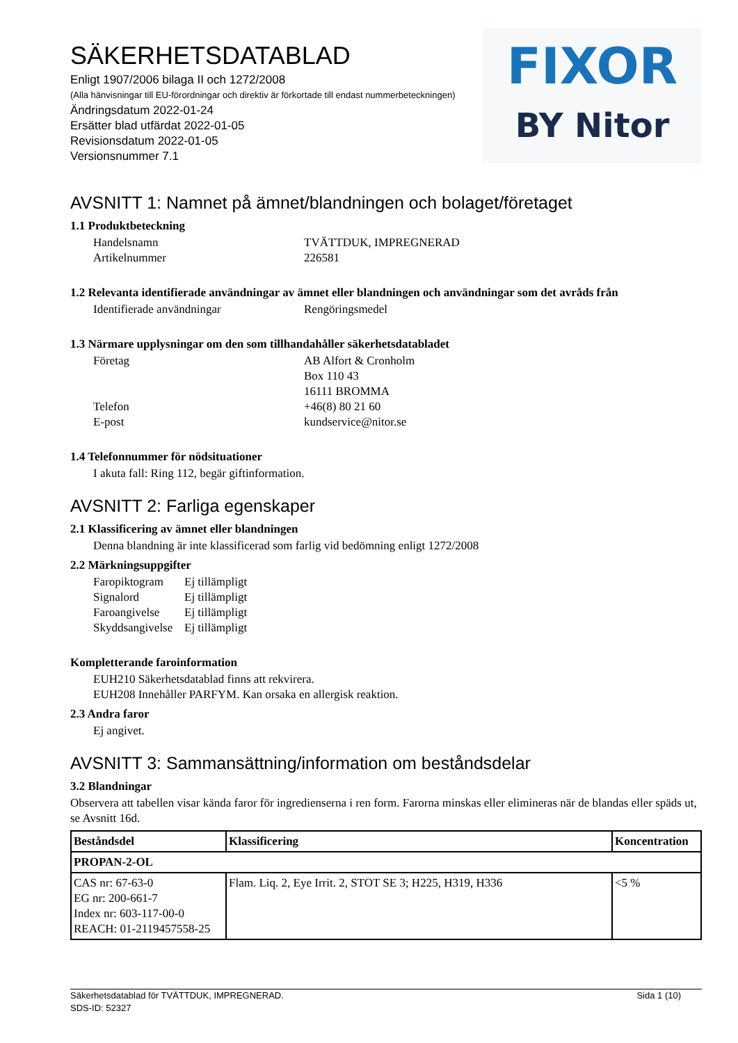SÄKERHETSDATABLAD
Enligt 1907/2006 bilaga II och 1272/2008
(Alla hänvisningar till EU-förordningar och direktiv är förkortade till endast nummerbeteckningen)
Ändringsdatum 2022-01-24
Ersätter blad utfärdat 2022-01-05
Revisionsdatum 2022-01-05
Versionsnummer 7.1
FIXOR
BY Nitor
AVSNITT 1: Namnet på ämnet/blandningen och bolaget/företaget
1.1 Produktbeteckning
Handelsnamn
TVÄTTDUK, IMPREGNERAD
Artikelnummer
226581
1.2 Relevanta identifierade användningar av ämnet eller blandningen och användningar som det avråds från
Identifierade användningar
Rengöringsmedel
1.3 Närmare upplysningar om den som tillhandahåller säkerhetsdatabladet
Företag
AB Alfort & Cronholm
Box 110 43
16111 BROMMA
Telefon
+46(8) 80 21 60
E-post
kundservice@nitor.se
1.4 Telefonnummer för nödsituationer
I akuta fall: Ring 112, begär giftinformation.
AVSNITT 2: Farliga egenskaper
2.1 Klassificering av ämnet eller blandningen
Denna blandning är inte klassificerad som farlig vid bedömning enligt 1272/2008
2.2 Märkningsuppgifter
Faropiktogram
Ej tillämpligt
Signalord
Ej tillämpligt
Faroangivelse
Ej tillämpligt
Skyddsangivelse
Ej tillämpligt
Kompletterande faroinformation
EUH210 Säkerhetsdatablad finns att rekvirera.
EUH208 Innehåller PARFYM. Kan orsaka en allergisk reaktion.
2.3 Andra faror
Ej angivet.
AVSNITT 3: Sammansättning/information om beståndsdelar
3.2 Blandningar
Observera att tabellen visar kända faror för ingredienserna i ren form. Farorna minskas eller elimineras när de blandas eller späds ut, se Avsnitt 16d.
| Beståndsdel | Klassificering | Koncentration |
| --- | --- | --- |
| PROPAN-2-OL | | |
| CAS nr: 67-63-0 EG nr: 200-661-7 Index nr: 603-117-00-0 REACH: 01-2119457558-25 | Flam. Liq. 2, Eye Irrit. 2, STOT SE 3; H225, H319, H336 | <5 % |
Säkerhetsdatablad för TVÄTTDUK, IMPREGNERAD.
SDS-ID: 52327
Sida 1 (10)